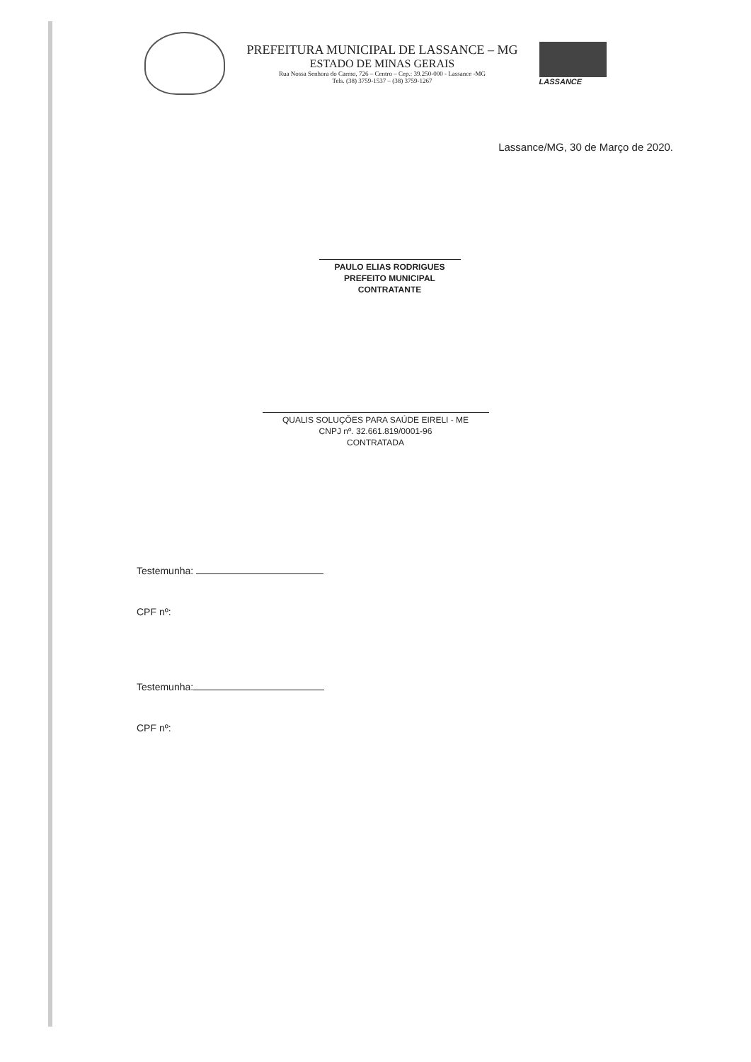PREFEITURA MUNICIPAL DE LASSANCE – MG
ESTADO DE MINAS GERAIS
Rua Nossa Senhora do Carmo, 726 – Centro – Cep.: 39.250-000 - Lassance -MG
Tels. (38) 3759-1537 – (38) 3759-1267
LASSANCE
Lassance/MG, 30 de Março de 2020.
PAULO ELIAS RODRIGUES
PREFEITO MUNICIPAL
CONTRATANTE
QUALIS SOLUÇÕES PARA SAÚDE EIRELI - ME
CNPJ nº. 32.661.819/0001-96
CONTRATADA
Testemunha:
CPF nº:
Testemunha:
CPF nº: